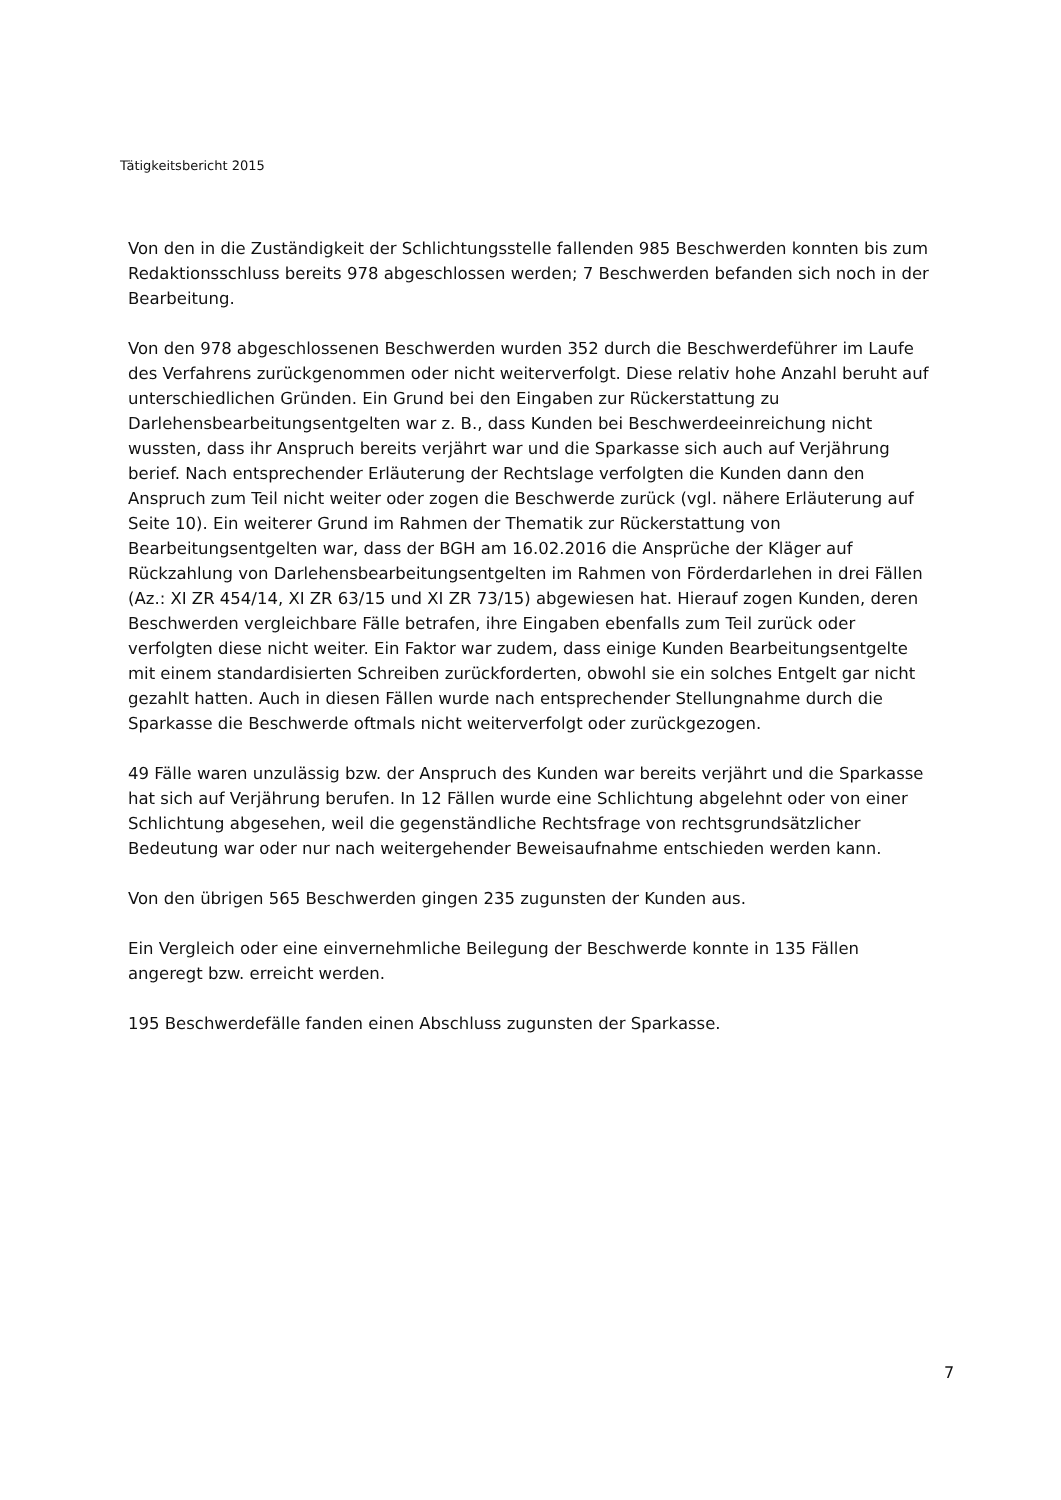Tätigkeitsbericht 2015
Von den in die Zuständigkeit der Schlichtungsstelle fallenden 985 Beschwerden konnten bis zum Redaktionsschluss bereits 978 abgeschlossen werden; 7 Beschwerden befanden sich noch in der Bearbeitung.
Von den 978 abgeschlossenen Beschwerden wurden 352 durch die Beschwerdeführer im Laufe des Verfahrens zurückgenommen oder nicht weiterverfolgt. Diese relativ hohe Anzahl beruht auf unterschiedlichen Gründen. Ein Grund bei den Eingaben zur Rückerstattung zu Darlehensbearbeitungsentgelten war z. B., dass Kunden bei Beschwerdeeinreichung nicht wussten, dass ihr Anspruch bereits verjährt war und die Sparkasse sich auch auf Verjährung berief. Nach entsprechender Erläuterung der Rechtslage verfolgten die Kunden dann den Anspruch zum Teil nicht weiter oder zogen die Beschwerde zurück (vgl. nähere Erläuterung auf Seite 10). Ein weiterer Grund im Rahmen der Thematik zur Rückerstattung von Bearbeitungsentgelten war, dass der BGH am 16.02.2016 die Ansprüche der Kläger auf Rückzahlung von Darlehensbearbeitungsentgelten im Rahmen von Förderdarlehen in drei Fällen (Az.: XI ZR 454/14, XI ZR 63/15 und XI ZR 73/15) abgewiesen hat. Hierauf zogen Kunden, deren Beschwerden vergleichbare Fälle betrafen, ihre Eingaben ebenfalls zum Teil zurück oder verfolgten diese nicht weiter. Ein Faktor war zudem, dass einige Kunden Bearbeitungsentgelte mit einem standardisierten Schreiben zurückforderten, obwohl sie ein solches Entgelt gar nicht gezahlt hatten. Auch in diesen Fällen wurde nach entsprechender Stellungnahme durch die Sparkasse die Beschwerde oftmals nicht weiterverfolgt oder zurückgezogen.
49 Fälle waren unzulässig bzw. der Anspruch des Kunden war bereits verjährt und die Sparkasse hat sich auf Verjährung berufen. In 12 Fällen wurde eine Schlichtung abgelehnt oder von einer Schlichtung abgesehen, weil die gegenständliche Rechtsfrage von rechtsgrundsätzlicher Bedeutung war oder nur nach weitergehender Beweisaufnahme entschieden werden kann.
Von den übrigen 565 Beschwerden gingen 235 zugunsten der Kunden aus.
Ein Vergleich oder eine einvernehmliche Beilegung der Beschwerde konnte in 135 Fällen angeregt bzw. erreicht werden.
195 Beschwerdefälle fanden einen Abschluss zugunsten der Sparkasse.
7